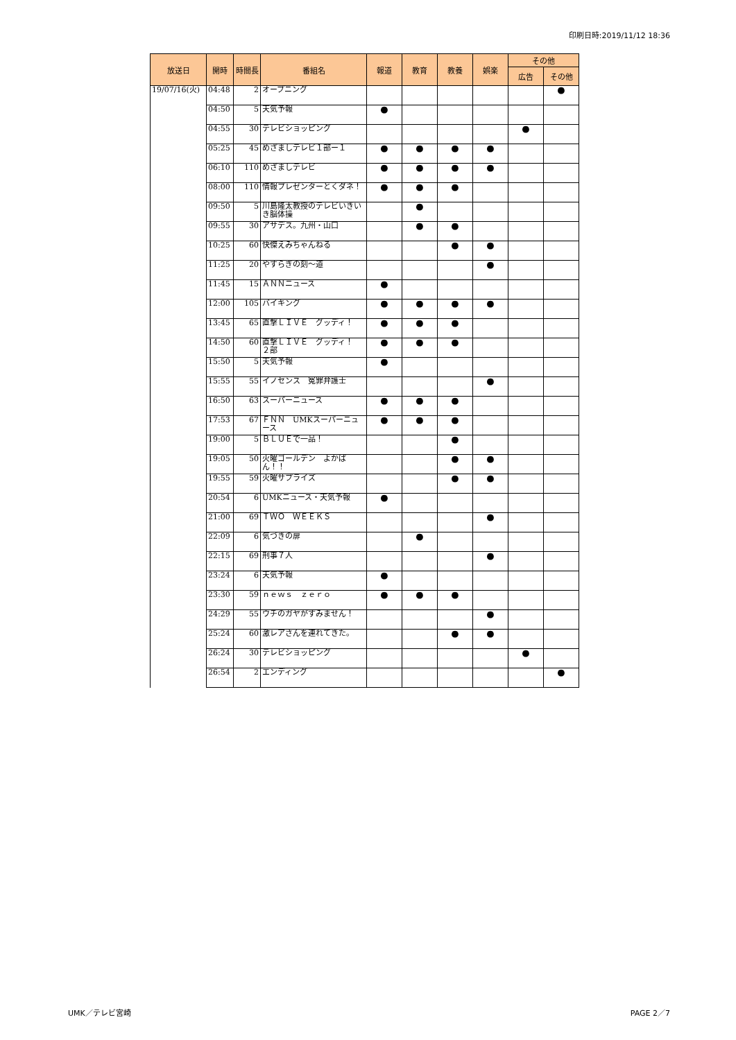印刷日時:2019/11/12 18:36
| 放送日 | 開時 | 時間長 | 番組名 | 報道 | 教育 | 教養 | 娯楽 | その他 | |
| --- | --- | --- | --- | --- | --- | --- | --- | --- | --- |
| | | | | | | | | 広告 | その他 |
| 19/07/16(火) | 04:48 | 2 | オープニング | | | | | | ● |
| | 04:50 | 5 | 天気予報 | ● | | | | | |
| | 04:55 | 30 | テレビショッピング | | | | | ● | |
| | 05:25 | 45 | めざましテレビ１部ー１ | ● | ● | ● | ● | | |
| | 06:10 | 110 | めざましテレビ | ● | ● | ● | ● | | |
| | 08:00 | 110 | 情報プレゼンターとくダネ！ | ● | ● | ● | | | |
| | 09:50 | 5 | 川島隆太教授のテレビいきいき脳体操 | | ● | | | | |
| | 09:55 | 30 | アサデス。九州・山口 | | ● | ● | | | |
| | 10:25 | 60 | 快傑えみちゃんねる | | | ● | ● | | |
| | 11:25 | 20 | やすらぎの刻〜道 | | | | ● | | |
| | 11:45 | 15 | ＡＮＮニュース | ● | | | | | |
| | 12:00 | 105 | バイキング | ● | ● | ● | ● | | |
| | 13:45 | 65 | 直撃ＬＩＶＥ グッディ！ | ● | ● | ● | | | |
| | 14:50 | 60 | 直撃ＬＩＶＥ グッディ！ ２部 | ● | ● | ● | | | |
| | 15:50 | 5 | 天気予報 | ● | | | | | |
| | 15:55 | 55 | イノセンス 冤罪弁護士 | | | | ● | | |
| | 16:50 | 63 | スーパーニュース | ● | ● | ● | | | |
| | 17:53 | 67 | ＦＮＮ UMKスーパーニュース | ● | ● | ● | | | |
| | 19:00 | 5 | ＢＬＵＥで一品！ | | | ● | | | |
| | 19:05 | 50 | 火曜ゴールデン よかばん！！ | | | ● | ● | | |
| | 19:55 | 59 | 火曜サプライズ | | | ● | ● | | |
| | 20:54 | 6 | UMKニュース・天気予報 | ● | | | | | |
| | 21:00 | 69 | ＴＷＯ ＷＥＥＫＳ | | | | ● | | |
| | 22:09 | 6 | 気づきの扉 | | ● | | | | |
| | 22:15 | 69 | 刑事７人 | | | | ● | | |
| | 23:24 | 6 | 天気予報 | ● | | | | | |
| | 23:30 | 59 | ｎｅｗｓ ｚｅｒｏ | ● | ● | ● | | | |
| | 24:29 | 55 | ウチのガヤがすみません！ | | | | ● | | |
| | 25:24 | 60 | 激レアさんを連れてきた。 | | | ● | ● | | |
| | 26:24 | 30 | テレビショッピング | | | | | ● | |
| | 26:54 | 2 | エンディング | | | | | | ● |
UMK／テレビ宮崎 PAGE 2／7